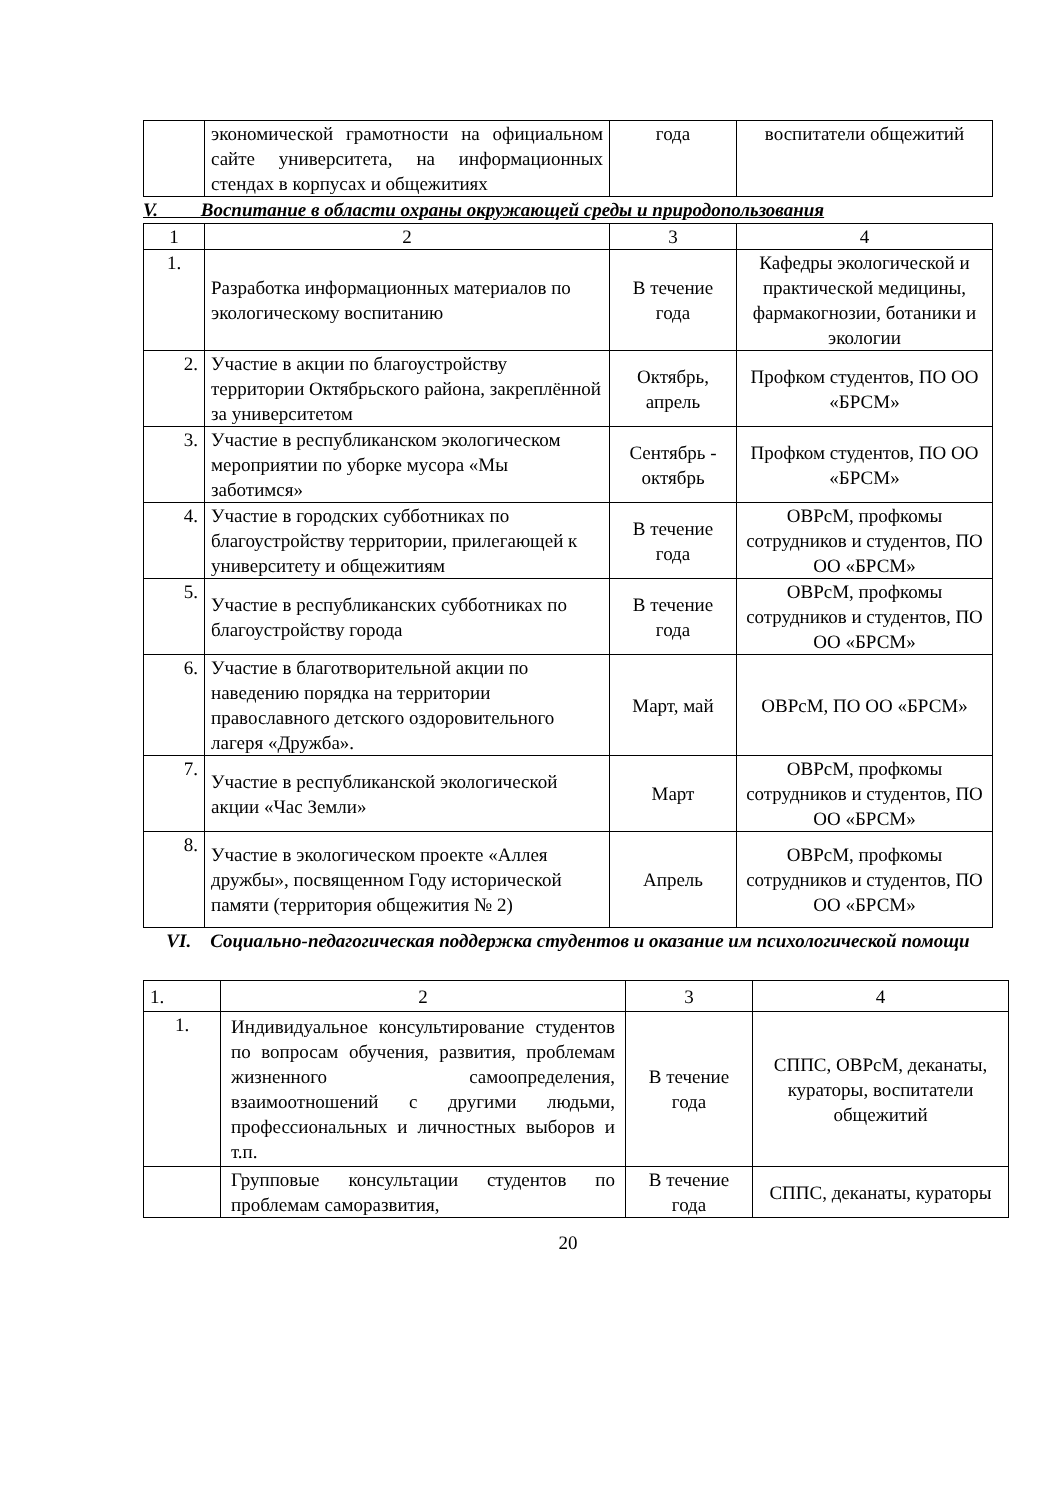| | экономической грамотности на официальном сайте университета, на информационных стендах в корпусах и общежитиях | года | воспитатели общежитий |
V. Воспитание в области охраны окружающей среды и природопользования
| 1 | 2 | 3 | 4 |
| 1. | Разработка информационных материалов по экологическому воспитанию | В течение года | Кафедры экологической и практической медицины, фармакогнозии, ботаники и экологии |
| 2. | Участие в акции по благоустройству территории Октябрьского района, закреплённой за университетом | Октябрь, апрель | Профком студентов, ПО ОО «БРСМ» |
| 3. | Участие в республиканском экологическом мероприятии по уборке мусора «Мы заботимся» | Сентябрь - октябрь | Профком студентов, ПО ОО «БРСМ» |
| 4. | Участие в городских субботниках по благоустройству территории, прилегающей к университету и общежитиям | В течение года | ОВРсМ, профкомы сотрудников и студентов, ПО ОО «БРСМ» |
| 5. | Участие в республиканских субботниках по благоустройству города | В течение года | ОВРсМ, профкомы сотрудников и студентов, ПО ОО «БРСМ» |
| 6. | Участие в благотворительной акции по наведению порядка на территории православного детского оздоровительного лагеря «Дружба». | Март, май | ОВРсМ, ПО ОО «БРСМ» |
| 7. | Участие в республиканской экологической акции «Час Земли» | Март | ОВРсМ, профкомы сотрудников и студентов, ПО ОО «БРСМ» |
| 8. | Участие в экологическом проекте «Аллея дружбы», посвященном Году исторической памяти (территория общежития № 2) | Апрель | ОВРсМ, профкомы сотрудников и студентов, ПО ОО «БРСМ» |
VI. Социально-педагогическая поддержка студентов и оказание им психологической помощи
| 1. | 2 | 3 | 4 |
| 1. | Индивидуальное консультирование студентов по вопросам обучения, развития, проблемам жизненного самоопределения, взаимоотношений с другими людьми, профессиональных и личностных выборов и т.п. | В течение года | СППС, ОВРсМ, деканаты, кураторы, воспитатели общежитий |
| | Групповые консультации студентов по проблемам саморазвития, | В течение года | СППС, деканаты, кураторы |
20